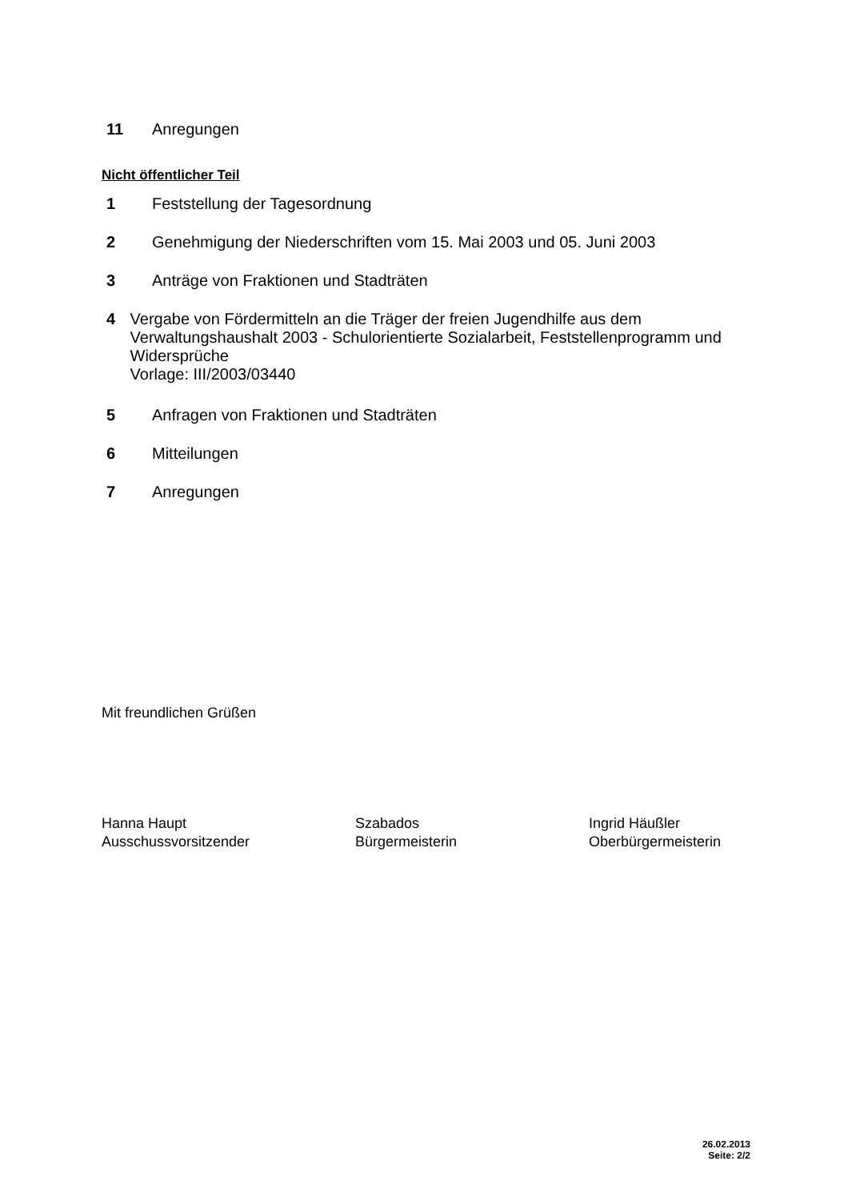11 Anregungen
Nicht öffentlicher Teil
1 Feststellung der Tagesordnung
2 Genehmigung der Niederschriften vom 15. Mai 2003 und 05. Juni 2003
3 Anträge von Fraktionen und Stadträten
4 Vergabe von Fördermitteln an die Träger der freien Jugendhilfe aus dem Verwaltungshaushalt 2003 - Schulorientierte Sozialarbeit, Feststellenprogramm und Widersprüche
Vorlage: III/2003/03440
5 Anfragen von Fraktionen und Stadträten
6 Mitteilungen
7 Anregungen
Mit freundlichen Grüßen
Hanna Haupt
Ausschussvorsitzender
Szabados
Bürgermeisterin
Ingrid Häußler
Oberbürgermeisterin
26.02.2013
Seite: 2/2